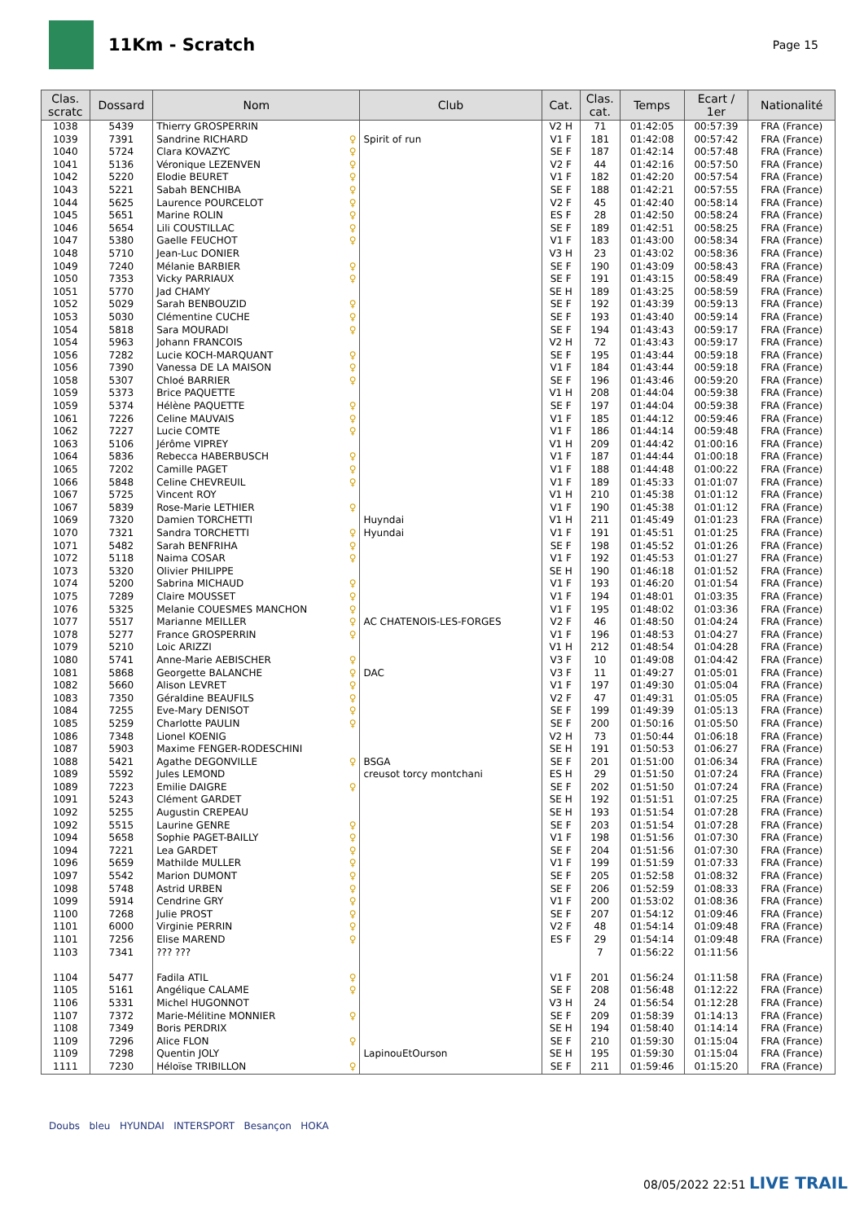11Km - Scratch
Page 15
| Clas. scratc | Dossard | Nom | Club | Cat. | Clas. cat. | Temps | Ecart / 1er | Nationalité |
| --- | --- | --- | --- | --- | --- | --- | --- | --- |
| 1038 | 5439 | Thierry GROSPERRIN | | V2 H | 71 | 01:42:05 | 00:57:39 | FRA (France) |
| 1039 | 7391 | Sandrine RICHARD ♀ | Spirit of run | V1 F | 181 | 01:42:08 | 00:57:42 | FRA (France) |
| 1040 | 5724 | Clara KOVAZYC ♀ | | SE F | 187 | 01:42:14 | 00:57:48 | FRA (France) |
| 1041 | 5136 | Véronique LEZENVEN ♀ | | V2 F | 44 | 01:42:16 | 00:57:50 | FRA (France) |
| 1042 | 5220 | Elodie BEURET ♀ | | V1 F | 182 | 01:42:20 | 00:57:54 | FRA (France) |
| 1043 | 5221 | Sabah BENCHIBA ♀ | | SE F | 188 | 01:42:21 | 00:57:55 | FRA (France) |
| 1044 | 5625 | Laurence POURCELOT ♀ | | V2 F | 45 | 01:42:40 | 00:58:14 | FRA (France) |
| 1045 | 5651 | Marine ROLIN ♀ | | ES F | 28 | 01:42:50 | 00:58:24 | FRA (France) |
| 1046 | 5654 | Lili COUSTILLAC ♀ | | SE F | 189 | 01:42:51 | 00:58:25 | FRA (France) |
| 1047 | 5380 | Gaelle FEUCHOT ♀ | | V1 F | 183 | 01:43:00 | 00:58:34 | FRA (France) |
| 1048 | 5710 | Jean-Luc DONIER | | V3 H | 23 | 01:43:02 | 00:58:36 | FRA (France) |
| 1049 | 7240 | Mélanie BARBIER ♀ | | SE F | 190 | 01:43:09 | 00:58:43 | FRA (France) |
| 1050 | 7353 | Vicky PARRIAUX ♀ | | SE F | 191 | 01:43:15 | 00:58:49 | FRA (France) |
| 1051 | 5770 | Jad CHAMY | | SE H | 189 | 01:43:25 | 00:58:59 | FRA (France) |
| 1052 | 5029 | Sarah BENBOUZID ♀ | | SE F | 192 | 01:43:39 | 00:59:13 | FRA (France) |
| 1053 | 5030 | Clémentine CUCHE ♀ | | SE F | 193 | 01:43:40 | 00:59:14 | FRA (France) |
| 1054 | 5818 | Sara MOURADI ♀ | | SE F | 194 | 01:43:43 | 00:59:17 | FRA (France) |
| 1054 | 5963 | Johann FRANCOIS | | V2 H | 72 | 01:43:43 | 00:59:17 | FRA (France) |
| 1056 | 7282 | Lucie KOCH-MARQUANT ♀ | | SE F | 195 | 01:43:44 | 00:59:18 | FRA (France) |
| 1056 | 7390 | Vanessa DE LA MAISON ♀ | | V1 F | 184 | 01:43:44 | 00:59:18 | FRA (France) |
| 1058 | 5307 | Chloé BARRIER ♀ | | SE F | 196 | 01:43:46 | 00:59:20 | FRA (France) |
| 1059 | 5373 | Brice PAQUETTE | | V1 H | 208 | 01:44:04 | 00:59:38 | FRA (France) |
| 1059 | 5374 | Hélène PAQUETTE ♀ | | SE F | 197 | 01:44:04 | 00:59:38 | FRA (France) |
| 1061 | 7226 | Celine MAUVAIS ♀ | | V1 F | 185 | 01:44:12 | 00:59:46 | FRA (France) |
| 1062 | 7227 | Lucie COMTE ♀ | | V1 F | 186 | 01:44:14 | 00:59:48 | FRA (France) |
| 1063 | 5106 | Jérôme VIPREY | | V1 H | 209 | 01:44:42 | 01:00:16 | FRA (France) |
| 1064 | 5836 | Rebecca HABERBUSCH ♀ | | V1 F | 187 | 01:44:44 | 01:00:18 | FRA (France) |
| 1065 | 7202 | Camille PAGET ♀ | | V1 F | 188 | 01:44:48 | 01:00:22 | FRA (France) |
| 1066 | 5848 | Celine CHEVREUIL ♀ | | V1 F | 189 | 01:45:33 | 01:01:07 | FRA (France) |
| 1067 | 5725 | Vincent ROY | | V1 H | 210 | 01:45:38 | 01:01:12 | FRA (France) |
| 1067 | 5839 | Rose-Marie LETHIER ♀ | | V1 F | 190 | 01:45:38 | 01:01:12 | FRA (France) |
| 1069 | 7320 | Damien TORCHETTI | Huyndai | V1 H | 211 | 01:45:49 | 01:01:23 | FRA (France) |
| 1070 | 7321 | Sandra TORCHETTI ♀ | Hyundai | V1 F | 191 | 01:45:51 | 01:01:25 | FRA (France) |
| 1071 | 5482 | Sarah BENFRIHA ♀ | | SE F | 198 | 01:45:52 | 01:01:26 | FRA (France) |
| 1072 | 5118 | Naima COSAR ♀ | | V1 F | 192 | 01:45:53 | 01:01:27 | FRA (France) |
| 1073 | 5320 | Olivier PHILIPPE | | SE H | 190 | 01:46:18 | 01:01:52 | FRA (France) |
| 1074 | 5200 | Sabrina MICHAUD ♀ | | V1 F | 193 | 01:46:20 | 01:01:54 | FRA (France) |
| 1075 | 7289 | Claire MOUSSET ♀ | | V1 F | 194 | 01:48:01 | 01:03:35 | FRA (France) |
| 1076 | 5325 | Melanie COUESMES MANCHON ♀ | | V1 F | 195 | 01:48:02 | 01:03:36 | FRA (France) |
| 1077 | 5517 | Marianne MEILLER ♀ | AC CHATENOIS-LES-FORGES | V2 F | 46 | 01:48:50 | 01:04:24 | FRA (France) |
| 1078 | 5277 | France GROSPERRIN ♀ | | V1 F | 196 | 01:48:53 | 01:04:27 | FRA (France) |
| 1079 | 5210 | Loic ARIZZI | | V1 H | 212 | 01:48:54 | 01:04:28 | FRA (France) |
| 1080 | 5741 | Anne-Marie AEBISCHER ♀ | | V3 F | 10 | 01:49:08 | 01:04:42 | FRA (France) |
| 1081 | 5868 | Georgette BALANCHE ♀ | DAC | V3 F | 11 | 01:49:27 | 01:05:01 | FRA (France) |
| 1082 | 5660 | Alison LEVRET ♀ | | V1 F | 197 | 01:49:30 | 01:05:04 | FRA (France) |
| 1083 | 7350 | Géraldine BEAUFILS ♀ | | V2 F | 47 | 01:49:31 | 01:05:05 | FRA (France) |
| 1084 | 7255 | Eve-Mary DENISOT ♀ | | SE F | 199 | 01:49:39 | 01:05:13 | FRA (France) |
| 1085 | 5259 | Charlotte PAULIN ♀ | | SE F | 200 | 01:50:16 | 01:05:50 | FRA (France) |
| 1086 | 7348 | Lionel KOENIG | | V2 H | 73 | 01:50:44 | 01:06:18 | FRA (France) |
| 1087 | 5903 | Maxime FENGER-RODESCHINI | | SE H | 191 | 01:50:53 | 01:06:27 | FRA (France) |
| 1088 | 5421 | Agathe DEGONVILLE ♀ | BSGA | SE F | 201 | 01:51:00 | 01:06:34 | FRA (France) |
| 1089 | 5592 | Jules LEMOND | creusot torcy montchani | ES H | 29 | 01:51:50 | 01:07:24 | FRA (France) |
| 1089 | 7223 | Emilie DAIGRE ♀ | | SE F | 202 | 01:51:50 | 01:07:24 | FRA (France) |
| 1091 | 5243 | Clément GARDET | | SE H | 192 | 01:51:51 | 01:07:25 | FRA (France) |
| 1092 | 5255 | Augustin CREPEAU | | SE H | 193 | 01:51:54 | 01:07:28 | FRA (France) |
| 1092 | 5515 | Laurine GENRE ♀ | | SE F | 203 | 01:51:54 | 01:07:28 | FRA (France) |
| 1094 | 5658 | Sophie PAGET-BAILLY ♀ | | V1 F | 198 | 01:51:56 | 01:07:30 | FRA (France) |
| 1094 | 7221 | Lea GARDET ♀ | | SE F | 204 | 01:51:56 | 01:07:30 | FRA (France) |
| 1096 | 5659 | Mathilde MULLER ♀ | | V1 F | 199 | 01:51:59 | 01:07:33 | FRA (France) |
| 1097 | 5542 | Marion DUMONT ♀ | | SE F | 205 | 01:52:58 | 01:08:32 | FRA (France) |
| 1098 | 5748 | Astrid URBEN ♀ | | SE F | 206 | 01:52:59 | 01:08:33 | FRA (France) |
| 1099 | 5914 | Cendrine GRY ♀ | | V1 F | 200 | 01:53:02 | 01:08:36 | FRA (France) |
| 1100 | 7268 | Julie PROST ♀ | | SE F | 207 | 01:54:12 | 01:09:46 | FRA (France) |
| 1101 | 6000 | Virginie PERRIN ♀ | | V2 F | 48 | 01:54:14 | 01:09:48 | FRA (France) |
| 1101 | 7256 | Elise MAREND ♀ | | ES F | 29 | 01:54:14 | 01:09:48 | FRA (France) |
| 1103 | 7341 | ??? ??? | | | 7 | 01:56:22 | 01:11:56 | |
| 1104 | 5477 | Fadila ATIL ♀ | | V1 F | 201 | 01:56:24 | 01:11:58 | FRA (France) |
| 1105 | 5161 | Angélique CALAME ♀ | | SE F | 208 | 01:56:48 | 01:12:22 | FRA (France) |
| 1106 | 5331 | Michel HUGONNOT | | V3 H | 24 | 01:56:54 | 01:12:28 | FRA (France) |
| 1107 | 7372 | Marie-Mélitine MONNIER ♀ | | SE F | 209 | 01:58:39 | 01:14:13 | FRA (France) |
| 1108 | 7349 | Boris PERDRIX | | SE H | 194 | 01:58:40 | 01:14:14 | FRA (France) |
| 1109 | 7296 | Alice FLON ♀ | | SE F | 210 | 01:59:30 | 01:15:04 | FRA (France) |
| 1109 | 7298 | Quentin JOLY | LapinouEtOurson | SE H | 195 | 01:59:30 | 01:15:04 | FRA (France) |
| 1111 | 7230 | Héloïse TRIBILLON ♀ | | SE F | 211 | 01:59:46 | 01:15:20 | FRA (France) |
Doubs bleu HYUNDAI INTERSPORT Besançon HOKA
08/05/2022 22:51 LIVE TRAIL